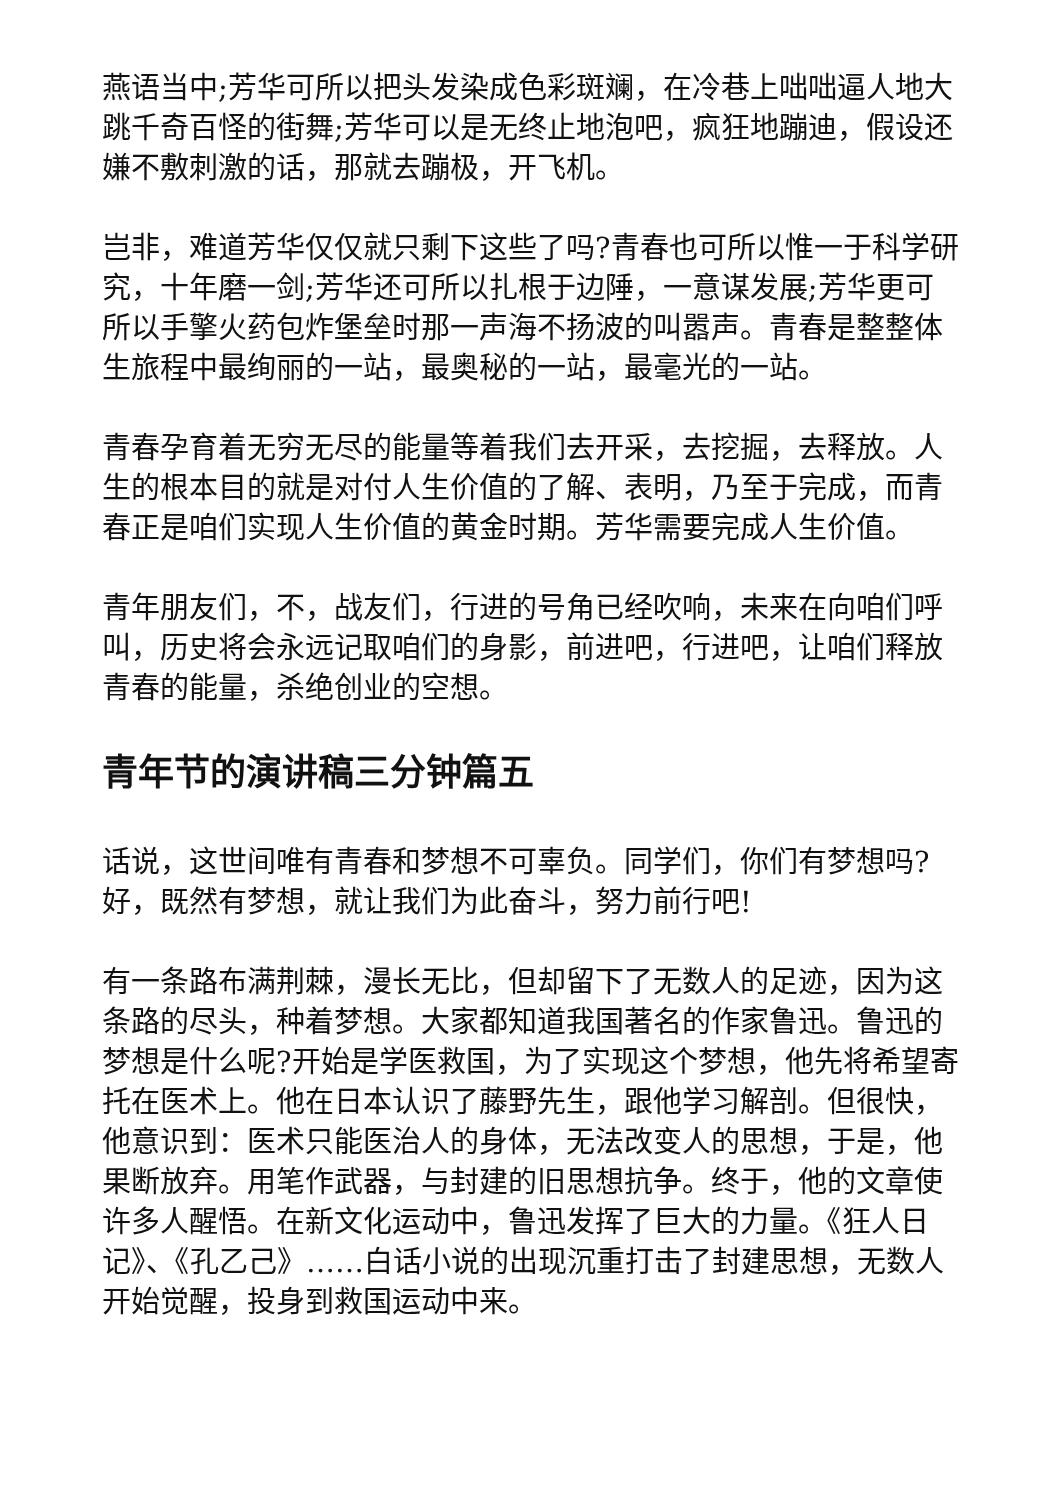燕语当中;芳华可所以把头发染成色彩斑斓，在冷巷上咄咄逼人地大跳千奇百怪的街舞;芳华可以是无终止地泡吧，疯狂地蹦迪，假设还嫌不敷刺激的话，那就去蹦极，开飞机。
岂非，难道芳华仅仅就只剩下这些了吗?青春也可所以惟一于科学研究，十年磨一剑;芳华还可所以扎根于边陲，一意谋发展;芳华更可所以手擎火药包炸堡垒时那一声海不扬波的叫嚣声。青春是整整体生旅程中最绚丽的一站，最奥秘的一站，最毫光的一站。
青春孕育着无穷无尽的能量等着我们去开采，去挖掘，去释放。人生的根本目的就是对付人生价值的了解、表明，乃至于完成，而青春正是咱们实现人生价值的黄金时期。芳华需要完成人生价值。
青年朋友们，不，战友们，行进的号角已经吹响，未来在向咱们呼叫，历史将会永远记取咱们的身影，前进吧，行进吧，让咱们释放青春的能量，杀绝创业的空想。
青年节的演讲稿三分钟篇五
话说，这世间唯有青春和梦想不可辜负。同学们，你们有梦想吗?好，既然有梦想，就让我们为此奋斗，努力前行吧!
有一条路布满荆棘，漫长无比，但却留下了无数人的足迹，因为这条路的尽头，种着梦想。大家都知道我国著名的作家鲁迅。鲁迅的梦想是什么呢?开始是学医救国，为了实现这个梦想，他先将希望寄托在医术上。他在日本认识了藤野先生，跟他学习解剖。但很快，他意识到：医术只能医治人的身体，无法改变人的思想，于是，他果断放弃。用笔作武器，与封建的旧思想抗争。终于，他的文章使许多人醒悟。在新文化运动中，鲁迅发挥了巨大的力量。《狂人日记》、《孔乙己》……白话小说的出现沉重打击了封建思想，无数人开始觉醒，投身到救国运动中来。